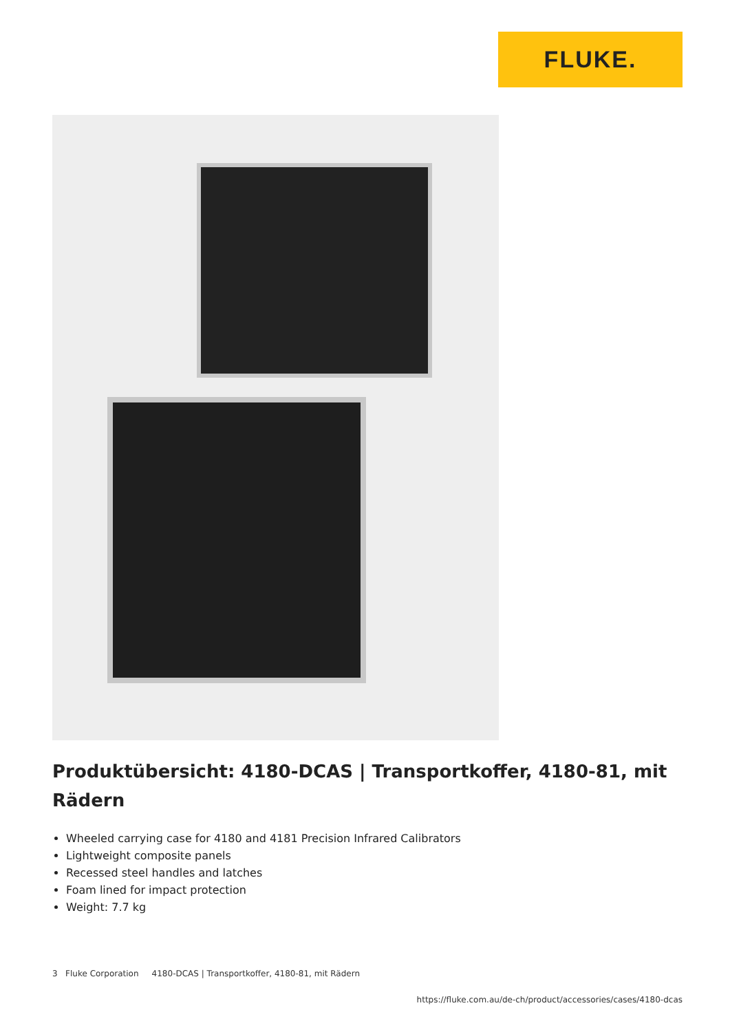FLUKE.
Produktübersicht: 4180-DCAS | Transportkoffer, 4180-81, mit Rädern
Wheeled carrying case for 4180 and 4181 Precision Infrared Calibrators
Lightweight composite panels
Recessed steel handles and latches
Foam lined for impact protection
Weight: 7.7 kg
3 Fluke Corporation 4180-DCAS | Transportkoffer, 4180-81, mit Rädern
https://fluke.com.au/de-ch/product/accessories/cases/4180-dcas